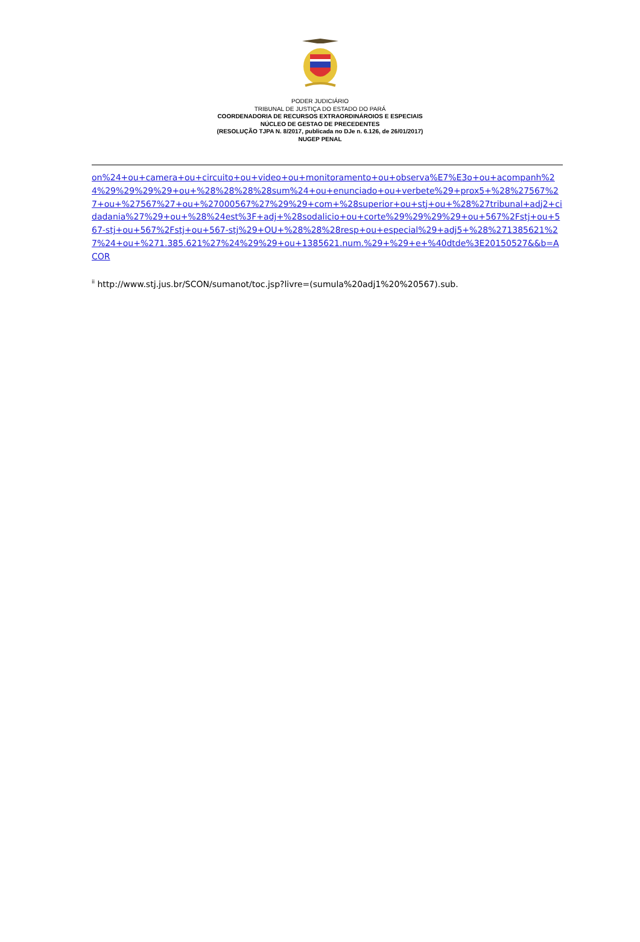PODER JUDICIÁRIO
TRIBUNAL DE JUSTIÇA DO ESTADO DO PARÁ
COORDENADORIA DE RECURSOS EXTRAORDINÁROIOS E ESPECIAIS
NÚCLEO DE GESTAO DE PRECEDENTES
(RESOLUÇÃO TJPA N. 8/2017, publicada no DJe n. 6.126, de 26/01/2017)
NUGEP PENAL
on%24+ou+camera+ou+circuito+ou+video+ou+monitoramento+ou+observa%E7%E3o+ou+acompanh%24%29%29%29%29+ou+%28%28%28%28sum%24+ou+enunciado+ou+verbete%29+prox5+%28%27567%27+ou+%27567%27+ou+%27000567%27%29%29+com+%28superior+ou+stj+ou+%28%27tribunal+adj2+cidadania%27%29+ou+%28%24est%3F+adj+%28sodalicio+ou+corte%29%29%29%29+ou+567%2Fstj+ou+567-stj+ou+567%2Fstj+ou+567-stj%29+OU+%28%28%28resp+ou+especial%29+adj5+%28%271385621%27%24+ou+%271.385.621%27%24%29%29+ou+1385621.num.%29+%29+e+%40dtde%3E20150527&&b=ACOR
<sup>ii</sup> http://www.stj.jus.br/SCON/sumanot/toc.jsp?livre=(sumula%20adj1%20%20567).sub.